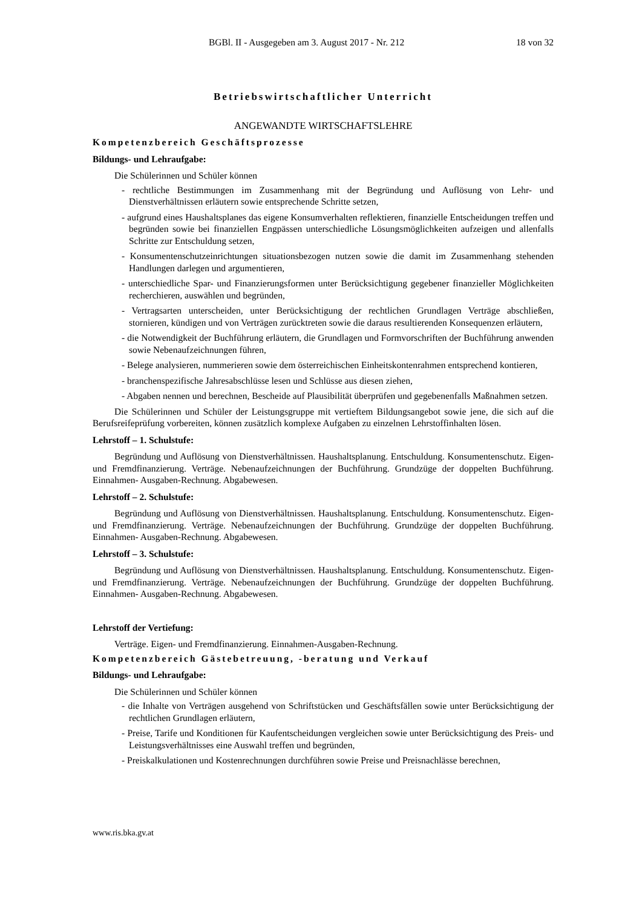BGBl. II - Ausgegeben am 3. August 2017 - Nr. 212 18 von 32
Betriebswirtschaftlicher Unterricht
ANGEWANDTE WIRTSCHAFTSLEHRE
Kompetenzbereich Geschäftsprozesse
Bildungs- und Lehraufgabe:
Die Schülerinnen und Schüler können
- rechtliche Bestimmungen im Zusammenhang mit der Begründung und Auflösung von Lehr- und Dienstverhältnissen erläutern sowie entsprechende Schritte setzen,
- aufgrund eines Haushaltsplanes das eigene Konsumverhalten reflektieren, finanzielle Entscheidungen treffen und begründen sowie bei finanziellen Engpässen unterschiedliche Lösungsmöglichkeiten aufzeigen und allenfalls Schritte zur Entschuldung setzen,
- Konsumentenschutzeinrichtungen situationsbezogen nutzen sowie die damit im Zusammenhang stehenden Handlungen darlegen und argumentieren,
- unterschiedliche Spar- und Finanzierungsformen unter Berücksichtigung gegebener finanzieller Möglichkeiten recherchieren, auswählen und begründen,
- Vertragsarten unterscheiden, unter Berücksichtigung der rechtlichen Grundlagen Verträge abschließen, stornieren, kündigen und von Verträgen zurücktreten sowie die daraus resultierenden Konsequenzen erläutern,
- die Notwendigkeit der Buchführung erläutern, die Grundlagen und Formvorschriften der Buchführung anwenden sowie Nebenaufzeichnungen führen,
- Belege analysieren, nummerieren sowie dem österreichischen Einheitskontenrahmen entsprechend kontieren,
- branchenspezifische Jahresabschlüsse lesen und Schlüsse aus diesen ziehen,
- Abgaben nennen und berechnen, Bescheide auf Plausibilität überprüfen und gegebenenfalls Maßnahmen setzen.
Die Schülerinnen und Schüler der Leistungsgruppe mit vertieftem Bildungsangebot sowie jene, die sich auf die Berufsreifeprüfung vorbereiten, können zusätzlich komplexe Aufgaben zu einzelnen Lehrstoffinhalten lösen.
Lehrstoff – 1. Schulstufe:
Begründung und Auflösung von Dienstverhältnissen. Haushaltsplanung. Entschuldung. Konsumentenschutz. Eigen- und Fremdfinanzierung. Verträge. Nebenaufzeichnungen der Buchführung. Grundzüge der doppelten Buchführung. Einnahmen- Ausgaben-Rechnung. Abgabewesen.
Lehrstoff – 2. Schulstufe:
Begründung und Auflösung von Dienstverhältnissen. Haushaltsplanung. Entschuldung. Konsumentenschutz. Eigen- und Fremdfinanzierung. Verträge. Nebenaufzeichnungen der Buchführung. Grundzüge der doppelten Buchführung. Einnahmen- Ausgaben-Rechnung. Abgabewesen.
Lehrstoff – 3. Schulstufe:
Begründung und Auflösung von Dienstverhältnissen. Haushaltsplanung. Entschuldung. Konsumentenschutz. Eigen- und Fremdfinanzierung. Verträge. Nebenaufzeichnungen der Buchführung. Grundzüge der doppelten Buchführung. Einnahmen- Ausgaben-Rechnung. Abgabewesen.
Lehrstoff der Vertiefung:
Verträge. Eigen- und Fremdfinanzierung. Einnahmen-Ausgaben-Rechnung.
Kompetenzbereich Gästebetreuung, -beratung und Verkauf
Bildungs- und Lehraufgabe:
Die Schülerinnen und Schüler können
- die Inhalte von Verträgen ausgehend von Schriftstücken und Geschäftsfällen sowie unter Berücksichtigung der rechtlichen Grundlagen erläutern,
- Preise, Tarife und Konditionen für Kaufentscheidungen vergleichen sowie unter Berücksichtigung des Preis- und Leistungsverhältnisses eine Auswahl treffen und begründen,
- Preiskalkulationen und Kostenrechnungen durchführen sowie Preise und Preisnachlässe berechnen,
www.ris.bka.gv.at